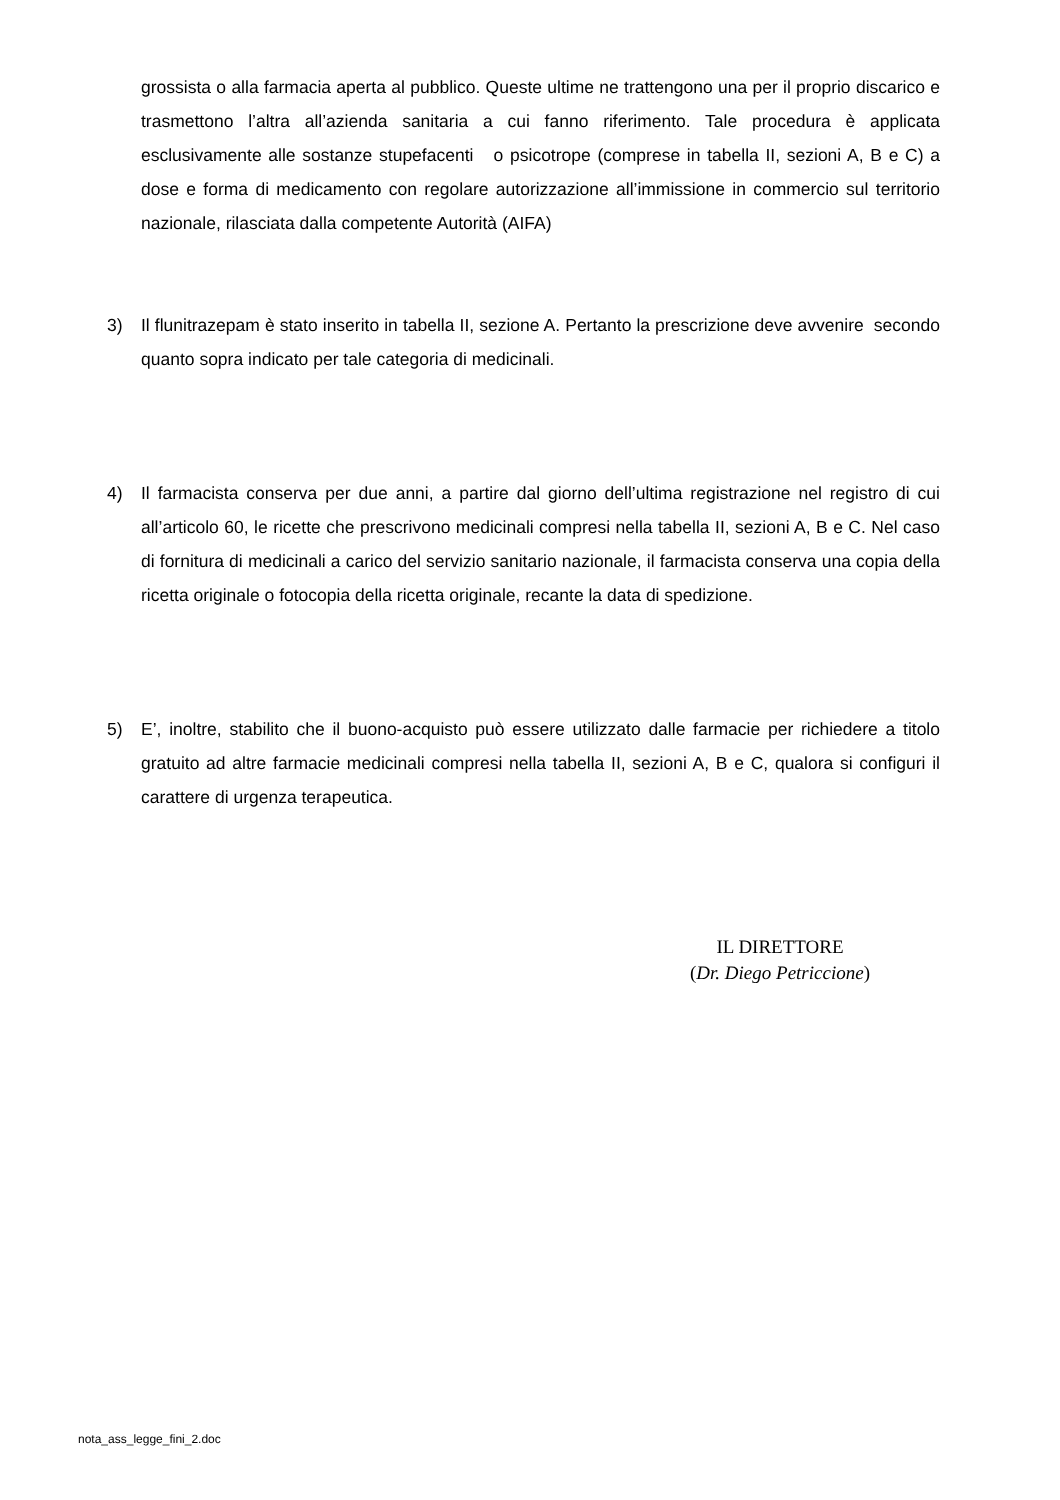grossista o alla farmacia aperta al pubblico. Queste ultime ne trattengono una per il proprio discarico e trasmettono l’altra all’azienda sanitaria a cui fanno riferimento. Tale procedura è applicata esclusivamente alle sostanze stupefacenti o psicotrope (comprese in tabella II, sezioni A, B e C) a dose e forma di medicamento con regolare autorizzazione all’immissione in commercio sul territorio nazionale, rilasciata dalla competente Autorità (AIFA)
3) Il flunitrazepam è stato inserito in tabella II, sezione A. Pertanto la prescrizione deve avvenire secondo quanto sopra indicato per tale categoria di medicinali.
4) Il farmacista conserva per due anni, a partire dal giorno dell’ultima registrazione nel registro di cui all’articolo 60, le ricette che prescrivono medicinali compresi nella tabella II, sezioni A, B e C. Nel caso di fornitura di medicinali a carico del servizio sanitario nazionale, il farmacista conserva una copia della ricetta originale o fotocopia della ricetta originale, recante la data di spedizione.
5) E’, inoltre, stabilito che il buono-acquisto può essere utilizzato dalle farmacie per richiedere a titolo gratuito ad altre farmacie medicinali compresi nella tabella II, sezioni A, B e C, qualora si configuri il carattere di urgenza terapeutica.
IL DIRETTORE
(Dr. Diego Petriccione)
nota_ass_legge_fini_2.doc